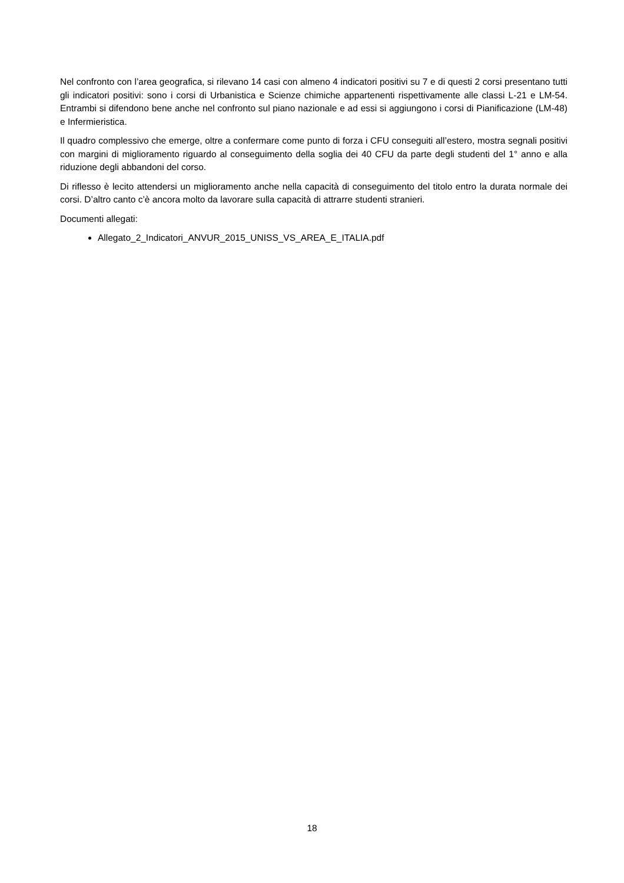Nel confronto con l’area geografica, si rilevano 14 casi con almeno 4 indicatori positivi su 7 e di questi 2 corsi presentano tutti gli indicatori positivi: sono i corsi di Urbanistica e Scienze chimiche appartenenti rispettivamente alle classi L-21 e LM-54. Entrambi si difendono bene anche nel confronto sul piano nazionale e ad essi si aggiungono i corsi di Pianificazione (LM-48) e Infermieristica.
Il quadro complessivo che emerge, oltre a confermare come punto di forza i CFU conseguiti all’estero, mostra segnali positivi con margini di miglioramento riguardo al conseguimento della soglia dei 40 CFU da parte degli studenti del 1° anno e alla riduzione degli abbandoni del corso.
Di riflesso è lecito attendersi un miglioramento anche nella capacità di conseguimento del titolo entro la durata normale dei corsi. D’altro canto c’è ancora molto da lavorare sulla capacità di attrarre studenti stranieri.
Documenti allegati:
Allegato_2_Indicatori_ANVUR_2015_UNISS_VS_AREA_E_ITALIA.pdf
18